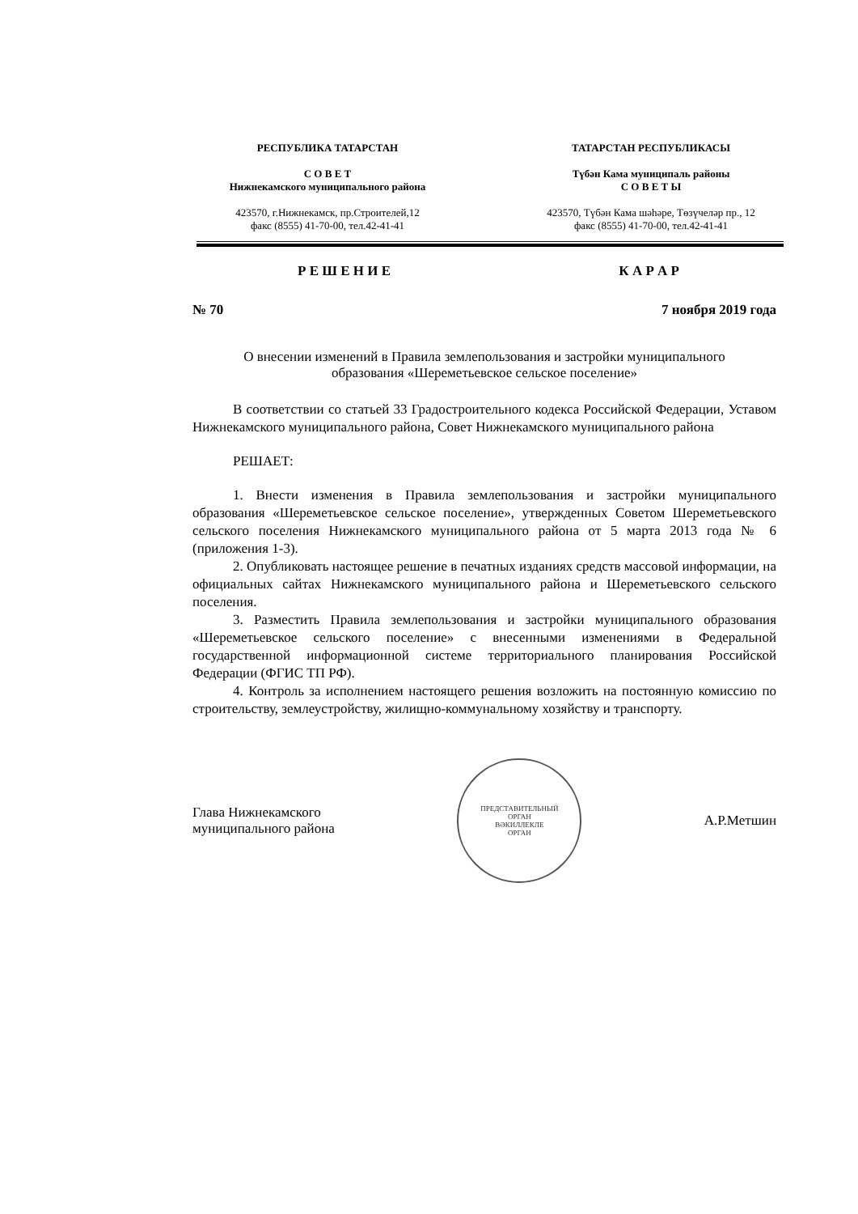РЕСПУБЛИКА ТАТАРСТАН
С О В Е Т
Нижнекамского муниципального района
423570, г.Нижнекамск, пр.Строителей,12
факс (8555) 41-70-00, тел.42-41-41
ТАТАРСТАН РЕСПУБЛИКАСЫ
Түбән Кама муниципаль районы
С О В Е Т Ы
423570, Түбән Кама шәһәре, Төзүчеләр пр., 12
факс (8555) 41-70-00, тел.42-41-41
Р Е Ш Е Н И Е К А Р А Р
№ 70 7 ноября 2019 года
О внесении изменений в Правила землепользования и застройки муниципального
образования «Шереметьевское сельское поселение»
В соответствии со статьей 33 Градостроительного кодекса Российской Федерации, Уставом Нижнекамского муниципального района, Совет Нижнекамского муниципального района
РЕШАЕТ:
1. Внести изменения в Правила землепользования и застройки муниципального образования «Шереметьевское сельское поселение», утвержденных Советом Шереметьевского сельского поселения Нижнекамского муниципального района от 5 марта 2013 года № 6 (приложения 1-3).
2. Опубликовать настоящее решение в печатных изданиях средств массовой информации, на официальных сайтах Нижнекамского муниципального района и Шереметьевского сельского поселения.
3. Разместить Правила землепользования и застройки муниципального образования «Шереметьевское сельского поселение» с внесенными изменениями в Федеральной государственной информационной системе территориального планирования Российской Федерации (ФГИС ТП РФ).
4. Контроль за исполнением настоящего решения возложить на постоянную комиссию по строительству, землеустройству, жилищно-коммунальному хозяйству и транспорту.
Глава Нижнекамского
муниципального района
ПРЕДСТАВИТЕЛЬНЫЙ
ОРГАН
ВӘКИЛЛЕКЛЕ
ОРГАН
А.Р.Метшин